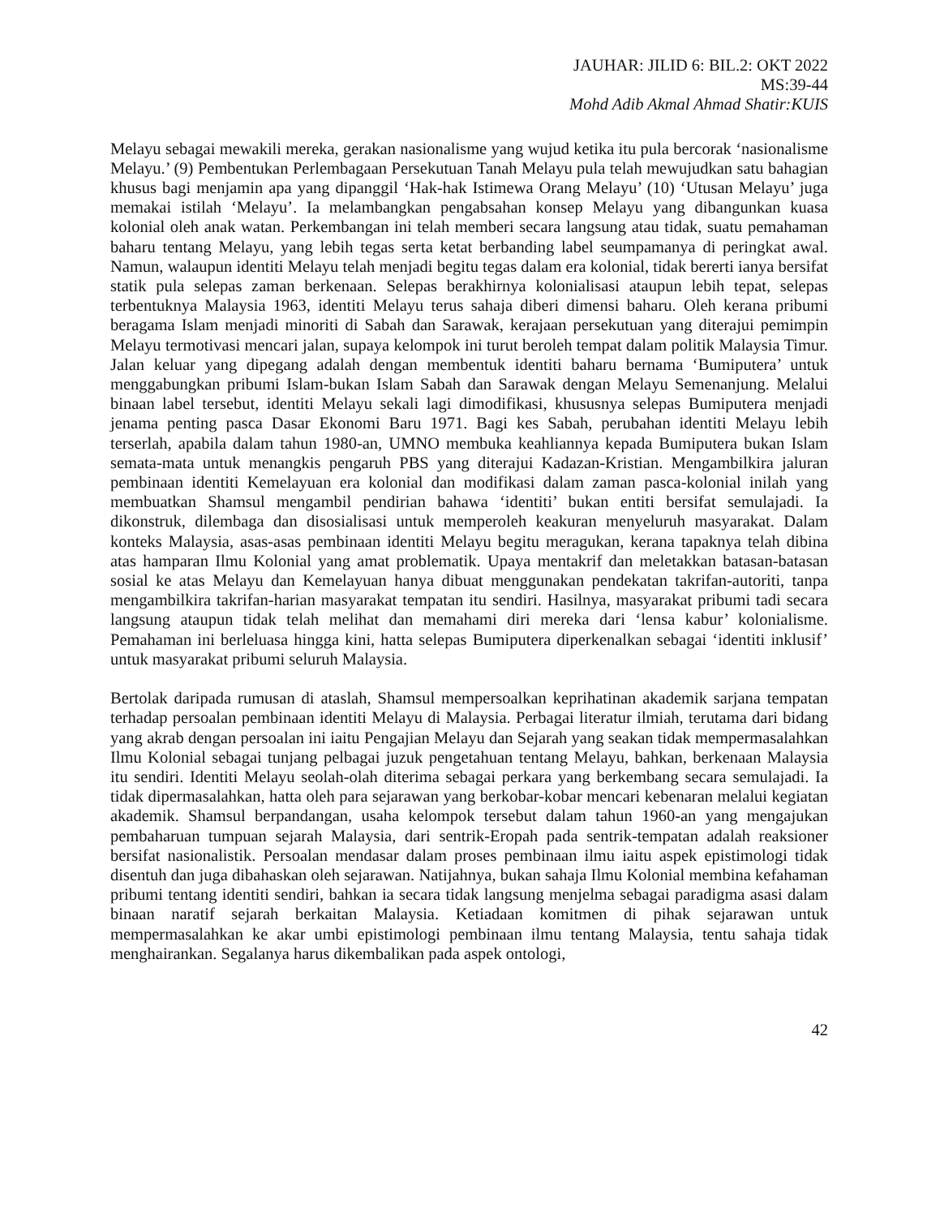JAUHAR: JILID 6: BIL.2: OKT 2022
MS:39-44
Mohd Adib Akmal Ahmad Shatir:KUIS
Melayu sebagai mewakili mereka, gerakan nasionalisme yang wujud ketika itu pula bercorak ‘nasionalisme Melayu.’ (9) Pembentukan Perlembagaan Persekutuan Tanah Melayu pula telah mewujudkan satu bahagian khusus bagi menjamin apa yang dipanggil ‘Hak-hak Istimewa Orang Melayu’ (10) ‘Utusan Melayu’ juga memakai istilah ‘Melayu’. Ia melambangkan pengabsahan konsep Melayu yang dibangunkan kuasa kolonial oleh anak watan. Perkembangan ini telah memberi secara langsung atau tidak, suatu pemahaman baharu tentang Melayu, yang lebih tegas serta ketat berbanding label seumpamanya di peringkat awal. Namun, walaupun identiti Melayu telah menjadi begitu tegas dalam era kolonial, tidak bererti ianya bersifat statik pula selepas zaman berkenaan. Selepas berakhirnya kolonialisasi ataupun lebih tepat, selepas terbentuknya Malaysia 1963, identiti Melayu terus sahaja diberi dimensi baharu. Oleh kerana pribumi beragama Islam menjadi minoriti di Sabah dan Sarawak, kerajaan persekutuan yang diterajui pemimpin Melayu termotivasi mencari jalan, supaya kelompok ini turut beroleh tempat dalam politik Malaysia Timur. Jalan keluar yang dipegang adalah dengan membentuk identiti baharu bernama ‘Bumiputera’ untuk menggabungkan pribumi Islam-bukan Islam Sabah dan Sarawak dengan Melayu Semenanjung. Melalui binaan label tersebut, identiti Melayu sekali lagi dimodifikasi, khususnya selepas Bumiputera menjadi jenama penting pasca Dasar Ekonomi Baru 1971. Bagi kes Sabah, perubahan identiti Melayu lebih terserlah, apabila dalam tahun 1980-an, UMNO membuka keahliannya kepada Bumiputera bukan Islam semata-mata untuk menangkis pengaruh PBS yang diterajui Kadazan-Kristian. Mengambilkira jaluran pembinaan identiti Kemelayuan era kolonial dan modifikasi dalam zaman pasca-kolonial inilah yang membuatkan Shamsul mengambil pendirian bahawa ‘identiti’ bukan entiti bersifat semulajadi. Ia dikonstruk, dilembaga dan disosialisasi untuk memperoleh keakuran menyeluruh masyarakat. Dalam konteks Malaysia, asas-asas pembinaan identiti Melayu begitu meragukan, kerana tapaknya telah dibina atas hamparan Ilmu Kolonial yang amat problematik. Upaya mentakrif dan meletakkan batasan-batasan sosial ke atas Melayu dan Kemelayuan hanya dibuat menggunakan pendekatan takrifan-autoriti, tanpa mengambilkira takrifan-harian masyarakat tempatan itu sendiri. Hasilnya, masyarakat pribumi tadi secara langsung ataupun tidak telah melihat dan memahami diri mereka dari ‘lensa kabur’ kolonialisme. Pemahaman ini berleluasa hingga kini, hatta selepas Bumiputera diperkenalkan sebagai ‘identiti inklusif’ untuk masyarakat pribumi seluruh Malaysia.
Bertolak daripada rumusan di ataslah, Shamsul mempersoalkan keprihatinan akademik sarjana tempatan terhadap persoalan pembinaan identiti Melayu di Malaysia. Perbagai literatur ilmiah, terutama dari bidang yang akrab dengan persoalan ini iaitu Pengajian Melayu dan Sejarah yang seakan tidak mempermasalahkan Ilmu Kolonial sebagai tunjang pelbagai juzuk pengetahuan tentang Melayu, bahkan, berkenaan Malaysia itu sendiri. Identiti Melayu seolah-olah diterima sebagai perkara yang berkembang secara semulajadi. Ia tidak dipermasalahkan, hatta oleh para sejarawan yang berkobar-kobar mencari kebenaran melalui kegiatan akademik. Shamsul berpandangan, usaha kelompok tersebut dalam tahun 1960-an yang mengajukan pembaharuan tumpuan sejarah Malaysia, dari sentrik-Eropah pada sentrik-tempatan adalah reaksioner bersifat nasionalistik. Persoalan mendasar dalam proses pembinaan ilmu iaitu aspek epistimologi tidak disentuh dan juga dibahaskan oleh sejarawan. Natijahnya, bukan sahaja Ilmu Kolonial membina kefahaman pribumi tentang identiti sendiri, bahkan ia secara tidak langsung menjelma sebagai paradigma asasi dalam binaan naratif sejarah berkaitan Malaysia. Ketiadaan komitmen di pihak sejarawan untuk mempermasalahkan ke akar umbi epistimologi pembinaan ilmu tentang Malaysia, tentu sahaja tidak menghairankan. Segalanya harus dikembalikan pada aspek ontologi,
42